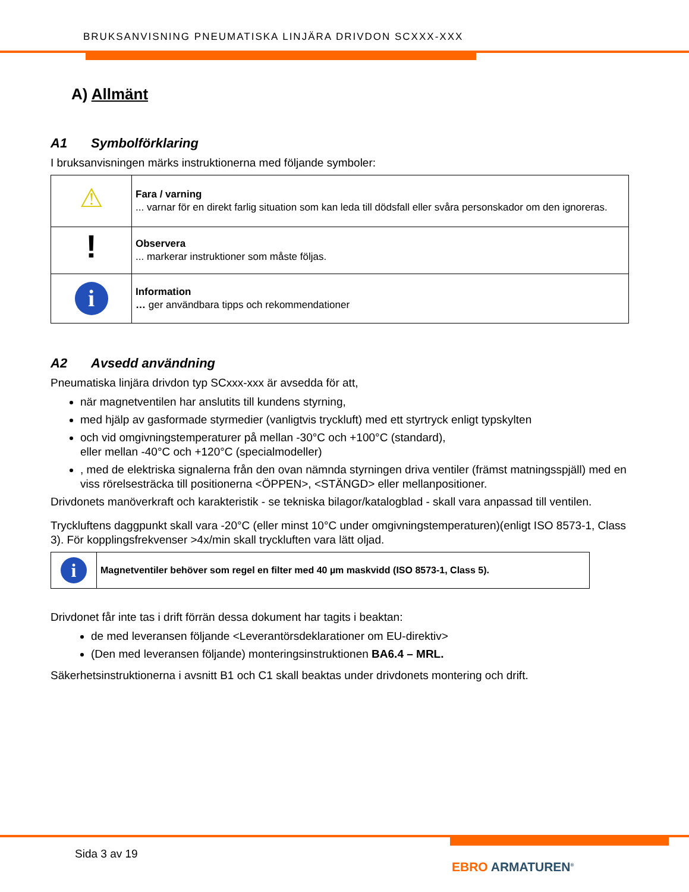BRUKSANVISNING PNEUMATISKA LINJÄRA DRIVDON SCXXX-XXX
A) Allmänt
A1 Symbolförklaring
I bruksanvisningen märks instruktionerna med följande symboler:
| ⚠ | Fara / varning ... varnar för en direkt farlig situation som kan leda till dödsfall eller svåra personskador om den ignoreras. |
| ! | Observera ... markerar instruktioner som måste följas. |
| i | Information … ger användbara tipps och rekommendationer |
A2 Avsedd användning
Pneumatiska linjära drivdon typ SCxxx-xxx är avsedda för att,
när magnetventilen har anslutits till kundens styrning,
med hjälp av gasformade styrmedier (vanligtvis tryckluft) med ett styrtryck enligt typskylten
och vid omgivningstemperaturer på mellan -30°C och +100°C (standard),
eller mellan -40°C och +120°C (specialmodeller)
, med de elektriska signalerna från den ovan nämnda styrningen driva ventiler (främst matningsspjäll) med en viss rörelsesträcka till positionerna <ÖPPEN>, <STÄNGD> eller mellanpositioner.
Drivdonets manöverkraft och karakteristik - se tekniska bilagor/katalogblad - skall vara anpassad till ventilen.
Tryckluftens daggpunkt skall vara -20°C (eller minst 10°C under omgivningstemperaturen)(enligt ISO 8573-1, Class 3). För kopplingsfrekvenser >4x/min skall tryckluften vara lätt oljad.
| i | Magnetventiler behöver som regel en filter med 40 µm maskvidd (ISO 8573-1, Class 5). |
Drivdonet får inte tas i drift förrän dessa dokument har tagits i beaktan:
de med leveransen följande <Leverantörsdeklarationer om EU-direktiv>
(Den med leveransen följande) monteringsinstruktionen BA6.4 – MRL.
Säkerhetsinstruktionerna i avsnitt B1 och C1 skall beaktas under drivdonets montering och drift.
Sida 3 av 19
EBRO ARMATUREN<sup>®</sup>